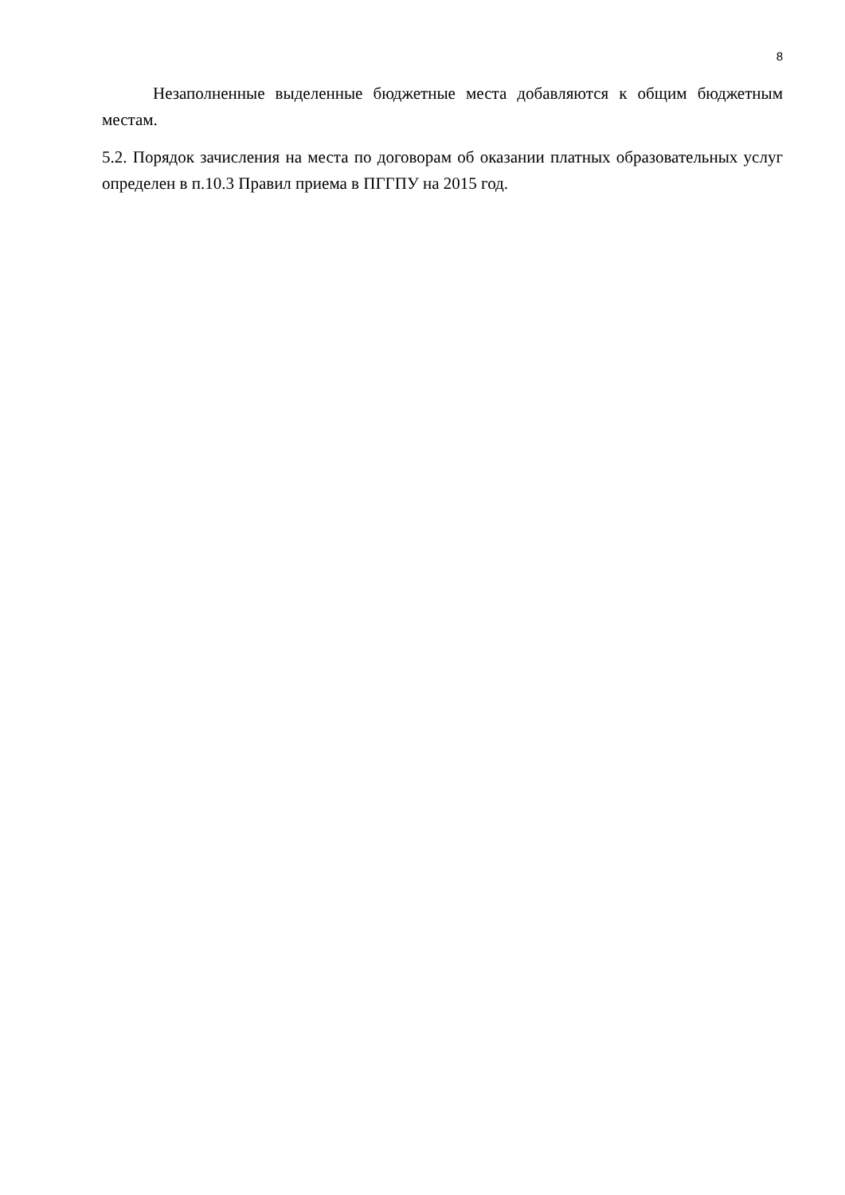8
Незаполненные выделенные бюджетные места добавляются к общим бюджетным местам.
5.2. Порядок зачисления на места по договорам об оказании платных образовательных услуг определен в п.10.3 Правил приема в ПГГПУ на 2015 год.